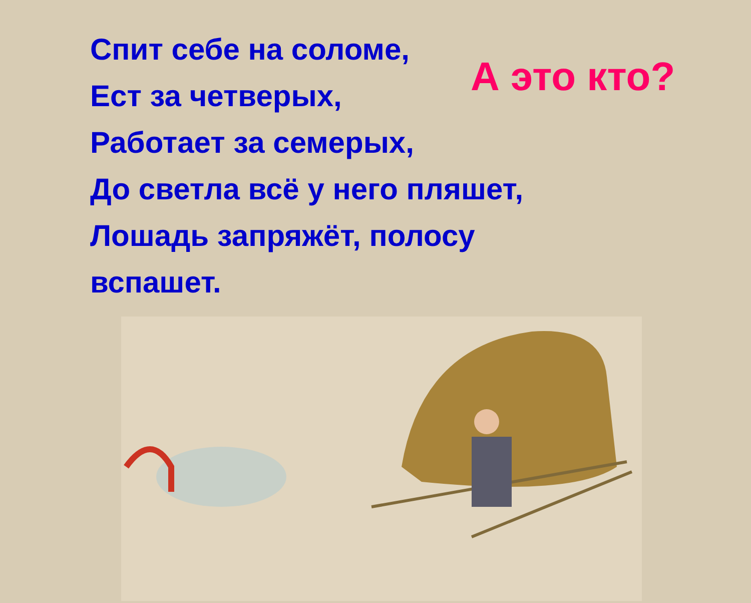Спит себе на соломе,
Ест за четверых,
Работает за семерых,
До светла всё у него пляшет,
Лошадь запряжёт, полосу вспашет.
А это кто?